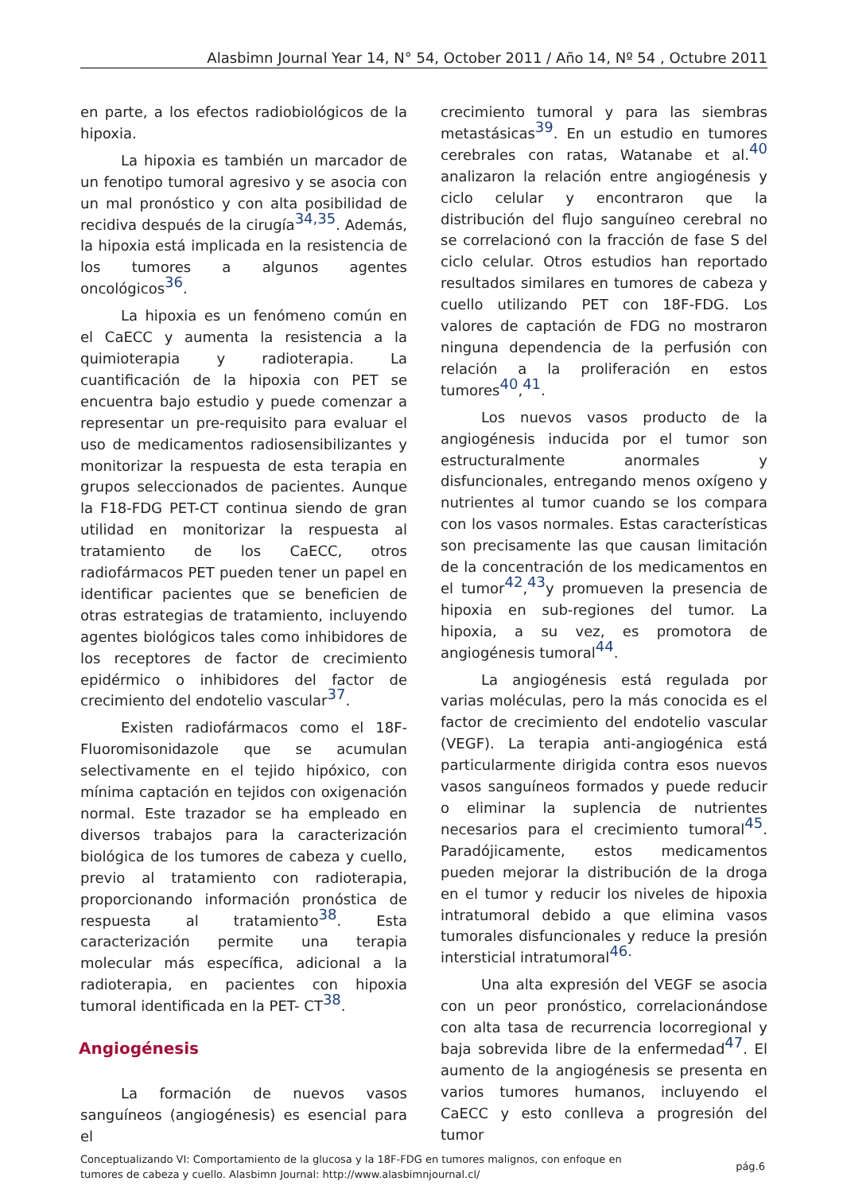Alasbimn Journal Year 14, N° 54, October 2011 / Año 14, Nº 54 , Octubre 2011
en parte, a los efectos radiobiológicos de la hipoxia.
La hipoxia es también un marcador de un fenotipo tumoral agresivo y se asocia con un mal pronóstico y con alta posibilidad de recidiva después de la cirugía<sup>34,35</sup>. Además, la hipoxia está implicada en la resistencia de los tumores a algunos agentes oncológicos<sup>36</sup>.
La hipoxia es un fenómeno común en el CaECC y aumenta la resistencia a la quimioterapia y radioterapia. La cuantificación de la hipoxia con PET se encuentra bajo estudio y puede comenzar a representar un pre-requisito para evaluar el uso de medicamentos radiosensibilizantes y monitorizar la respuesta de esta terapia en grupos seleccionados de pacientes. Aunque la F18-FDG PET-CT continua siendo de gran utilidad en monitorizar la respuesta al tratamiento de los CaECC, otros radiofármacos PET pueden tener un papel en identificar pacientes que se beneficien de otras estrategias de tratamiento, incluyendo agentes biológicos tales como inhibidores de los receptores de factor de crecimiento epidérmico o inhibidores del factor de crecimiento del endotelio vascular<sup>37</sup>.
Existen radiofármacos como el 18F-Fluoromisonidazole que se acumulan selectivamente en el tejido hipóxico, con mínima captación en tejidos con oxigenación normal. Este trazador se ha empleado en diversos trabajos para la caracterización biológica de los tumores de cabeza y cuello, previo al tratamiento con radioterapia, proporcionando información pronóstica de respuesta al tratamiento<sup>38</sup>. Esta caracterización permite una terapia molecular más específica, adicional a la radioterapia, en pacientes con hipoxia tumoral identificada en la PET- CT<sup>38</sup>.
Angiogénesis
La formación de nuevos vasos sanguíneos (angiogénesis) es esencial para el
crecimiento tumoral y para las siembras metastásicas<sup>39</sup>. En un estudio en tumores cerebrales con ratas, Watanabe et al.<sup>40</sup> analizaron la relación entre angiogénesis y ciclo celular y encontraron que la distribución del flujo sanguíneo cerebral no se correlacionó con la fracción de fase S del ciclo celular. Otros estudios han reportado resultados similares en tumores de cabeza y cuello utilizando PET con 18F-FDG. Los valores de captación de FDG no mostraron ninguna dependencia de la perfusión con relación a la proliferación en estos tumores<sup>40</sup>,<sup>41</sup>.
Los nuevos vasos producto de la angiogénesis inducida por el tumor son estructuralmente anormales y disfuncionales, entregando menos oxígeno y nutrientes al tumor cuando se los compara con los vasos normales. Estas características son precisamente las que causan limitación de la concentración de los medicamentos en el tumor<sup>42</sup>,<sup>43</sup>y promueven la presencia de hipoxia en sub-regiones del tumor. La hipoxia, a su vez, es promotora de angiogénesis tumoral<sup>44</sup>.
La angiogénesis está regulada por varias moléculas, pero la más conocida es el factor de crecimiento del endotelio vascular (VEGF). La terapia anti-angiogénica está particularmente dirigida contra esos nuevos vasos sanguíneos formados y puede reducir o eliminar la suplencia de nutrientes necesarios para el crecimiento tumoral<sup>45</sup>. Paradójicamente, estos medicamentos pueden mejorar la distribución de la droga en el tumor y reducir los niveles de hipoxia intratumoral debido a que elimina vasos tumorales disfuncionales y reduce la presión intersticial intratumoral<sup>46.</sup>
Una alta expresión del VEGF se asocia con un peor pronóstico, correlacionándose con alta tasa de recurrencia locorregional y baja sobrevida libre de la enfermedad<sup>47</sup>. El aumento de la angiogénesis se presenta en varios tumores humanos, incluyendo el CaECC y esto conlleva a progresión del tumor
Conceptualizando VI: Comportamiento de la glucosa y la 18F-FDG en tumores malignos, con enfoque en
tumores de cabeza y cuello. Alasbimn Journal: http://www.alasbimnjournal.cl/
pág.6